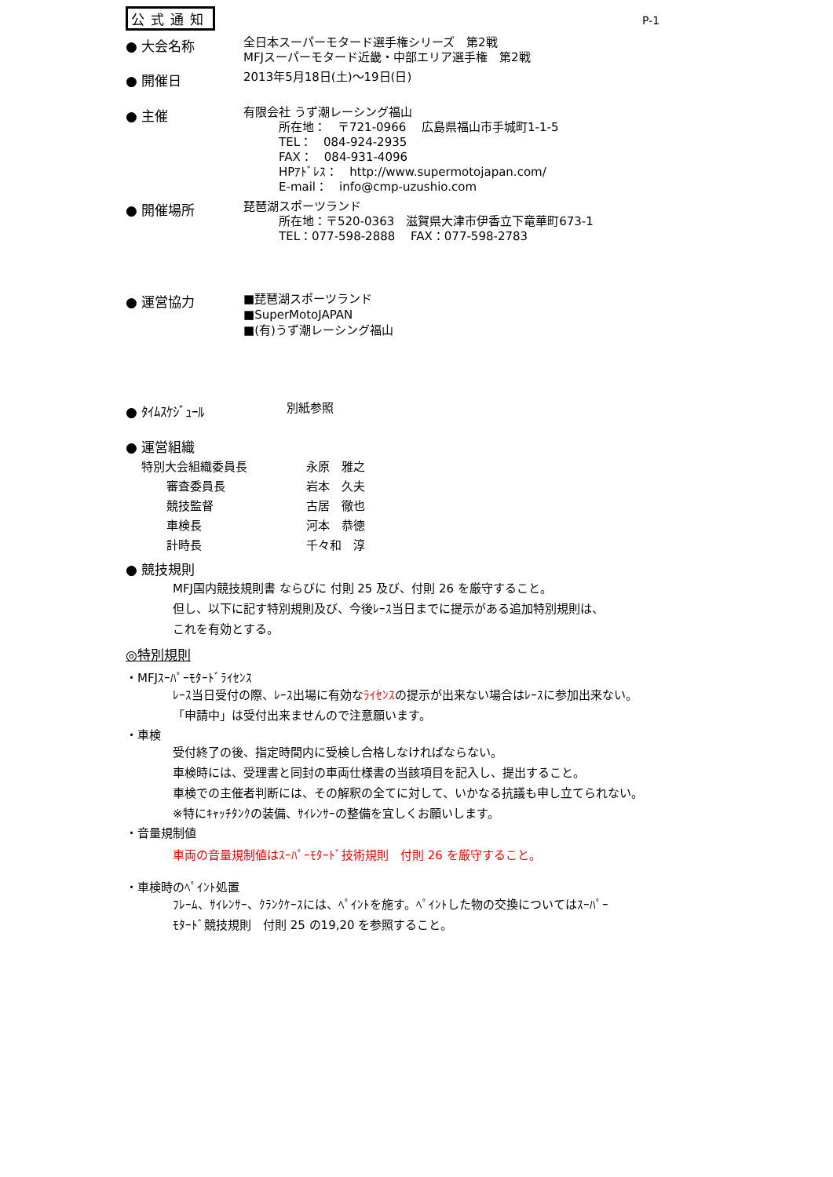公式通知
P-1
● 大会名称
全日本スーパーモタード選手権シリーズ　第2戦
MFJスーパーモタード近畿・中部エリア選手権　第2戦
● 開催日
2013年5月18日(土)～19日(日)
● 主催
有限会社 うず潮レーシング福山
所在地：　〒721-0966　 広島県福山市手城町1-1-5
TEL：　084-924-2935
FAX：　084-931-4096
HPｱﾄﾞﾚｽ：　http://www.supermotojapan.com/
E-mail：　info@cmp-uzushio.com
● 開催場所
琵琶湖スポーツランド
所在地：〒520-0363　滋賀県大津市伊香立下竜華町673-1
TEL：077-598-2888　 FAX：077-598-2783
● 運営協力
■琵琶湖スポーツランド
■SuperMotoJAPAN
■(有)うず潮レーシング福山
● ﾀｲﾑｽｹｼﾞｭｰﾙ
別紙参照
● 運営組織
| 特別大会組織委員長 | 永原 雅之 |
| 審査委員長 | 岩本 久夫 |
| 競技監督 | 古居 徹也 |
| 車検長 | 河本 恭徳 |
| 計時長 | 千々和 淳 |
● 競技規則
MFJ国内競技規則書 ならびに 付則 25 及び、付則 26 を厳守すること。
但し、以下に記す特別規則及び、今後ﾚｰｽ当日までに提示がある追加特別規則は、
これを有効とする。
◎特別規則
・MFJｽｰﾊﾟｰﾓﾀｰﾄﾞﾗｲｾﾝｽ
ﾚｰｽ当日受付の際、ﾚｰｽ出場に有効なﾗｲｾﾝｽの提示が出来ない場合はﾚｰｽに参加出来ない。
「申請中」は受付出来ませんので注意願います。
・車検
受付終了の後、指定時間内に受検し合格しなければならない。
車検時には、受理書と同封の車両仕様書の当該項目を記入し、提出すること。
車検での主催者判断には、その解釈の全てに対して、いかなる抗議も申し立てられない。
※特にｷｬｯﾁﾀﾝｸの装備、ｻｲﾚﾝｻｰの整備を宜しくお願いします。
・音量規制値
車両の音量規制値はｽｰﾊﾟｰﾓﾀｰﾄﾞ技術規則　付則 26 を厳守すること。
・車検時のﾍﾟｲﾝﾄ処置
ﾌﾚｰﾑ、ｻｲﾚﾝｻｰ、ｸﾗﾝｸｹｰｽには、ﾍﾟｲﾝﾄを施す。ﾍﾟｲﾝﾄした物の交換についてはｽｰﾊﾟｰ
ﾓﾀｰﾄﾞ競技規則　付則 25 の19,20 を参照すること。